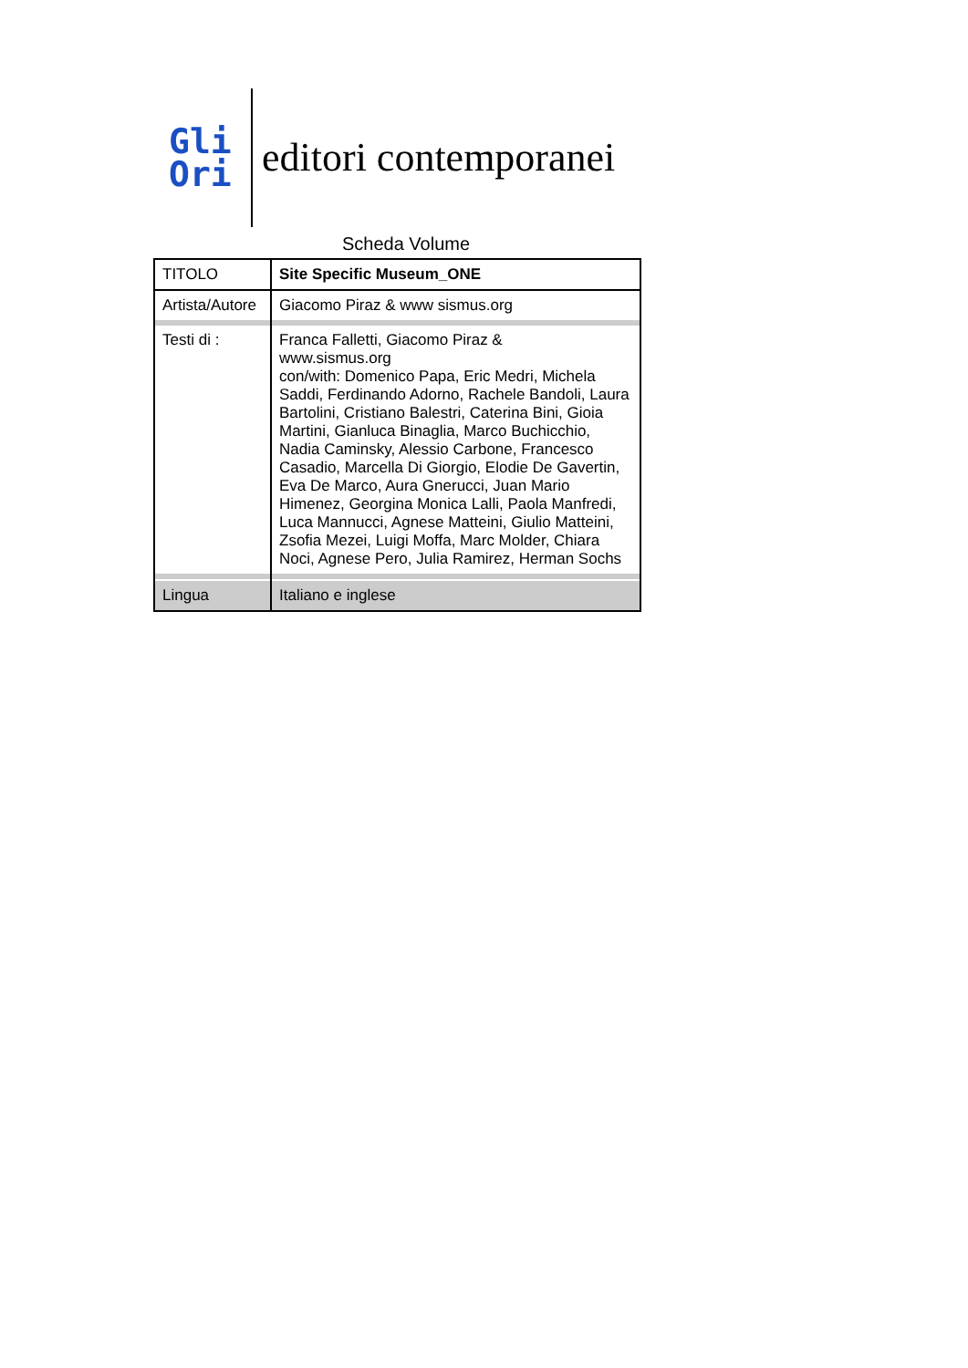Gli
Ori
editori contemporanei
Scheda Volume
| TITOLO | Site Specific Museum_ONE |
| Artista/Autore | Giacomo Piraz & www sismus.org |
| Testi di : | Franca Falletti, Giacomo Piraz & www.sismus.org con/with: Domenico Papa, Eric Medri, Michela Saddi, Ferdinando Adorno, Rachele Bandoli, Laura Bartolini, Cristiano Balestri, Caterina Bini, Gioia Martini, Gianluca Binaglia, Marco Buchicchio, Nadia Caminsky, Alessio Carbone, Francesco Casadio, Marcella Di Giorgio, Elodie De Gavertin, Eva De Marco, Aura Gnerucci, Juan Mario Himenez, Georgina Monica Lalli, Paola Manfredi, Luca Mannucci, Agnese Matteini, Giulio Matteini, Zsofia Mezei, Luigi Moffa, Marc Molder, Chiara Noci, Agnese Pero, Julia Ramirez, Herman Sochs |
| Lingua | Italiano e inglese |